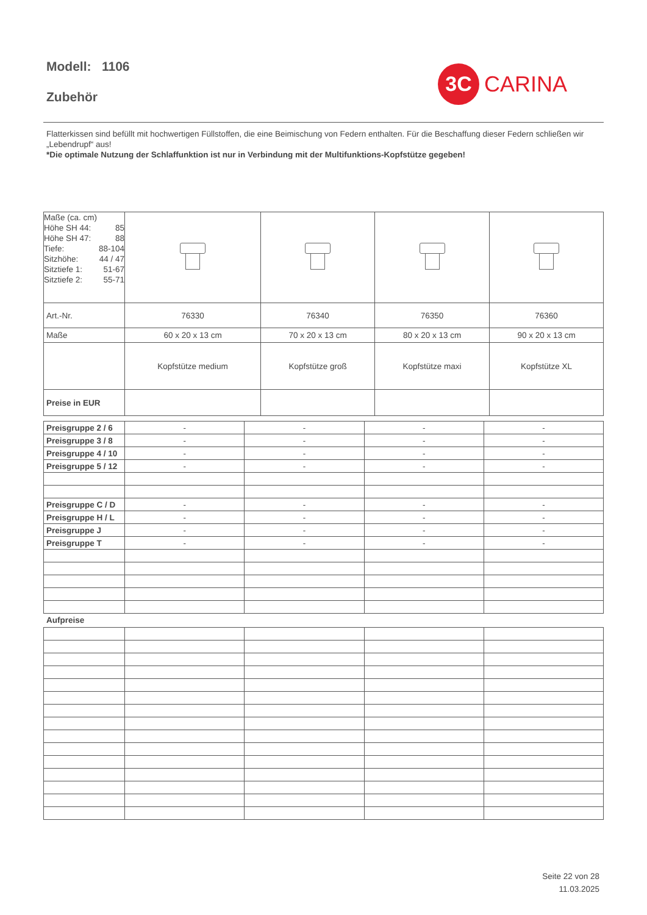Modell: 1106
Zubehör
3C
CARINA
Flatterkissen sind befüllt mit hochwertigen Füllstoffen, die eine Beimischung von Federn enthalten. Für die Beschaffung dieser Federn schließen wir „Lebendrupf“ aus!
*Die optimale Nutzung der Schlaffunktion ist nur in Verbindung mit der Multifunktions-Kopfstütze gegeben!
| Maße (ca. cm) Höhe SH 44: 85 Höhe SH 47: 88 Tiefe: 88-104 Sitzhöhe: 44 / 47 Sitztiefe 1: 51-67 Sitztiefe 2: 55-71 | | | | |
| Art.-Nr. | 76330 | 76340 | 76350 | 76360 |
| Maße | 60 x 20 x 13 cm | 70 x 20 x 13 cm | 80 x 20 x 13 cm | 90 x 20 x 13 cm |
| | Kopfstütze medium | Kopfstütze groß | Kopfstütze maxi | Kopfstütze XL |
| Preise in EUR | | | | |
| Preisgruppe 2 / 6 | - | - | - | - |
| Preisgruppe 3 / 8 | - | - | - | - |
| Preisgruppe 4 / 10 | - | - | - | - |
| Preisgruppe 5 / 12 | - | - | - | - |
| Preisgruppe C / D | - | - | - | - |
| Preisgruppe H / L | - | - | - | - |
| Preisgruppe J | - | - | - | - |
| Preisgruppe T | - | - | - | - |
Aufpreise
Seite 22 von 28
11.03.2025